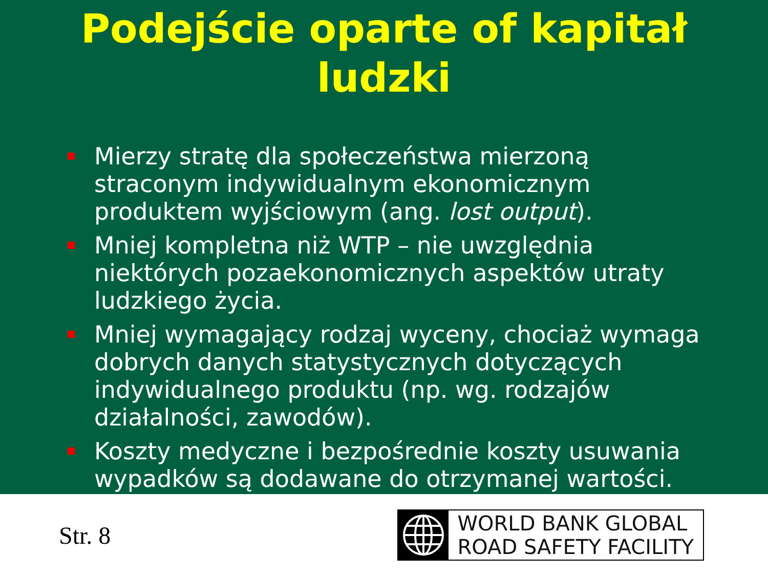Podejście oparte of kapitał
ludzki
Mierzy stratę dla społeczeństwa mierzoną straconym indywidualnym ekonomicznym produktem wyjściowym (ang. lost output).
Mniej kompletna niż WTP – nie uwzględnia niektórych pozaekonomicznych aspektów utraty ludzkiego życia.
Mniej wymagający rodzaj wyceny, chociaż wymaga dobrych danych statystycznych dotyczących indywidualnego produktu (np. wg. rodzajów działalności, zawodów).
Koszty medyczne i bezpośrednie koszty usuwania wypadków są dodawane do otrzymanej wartości.
Str. 8
WORLD BANK GLOBAL
ROAD SAFETY FACILITY